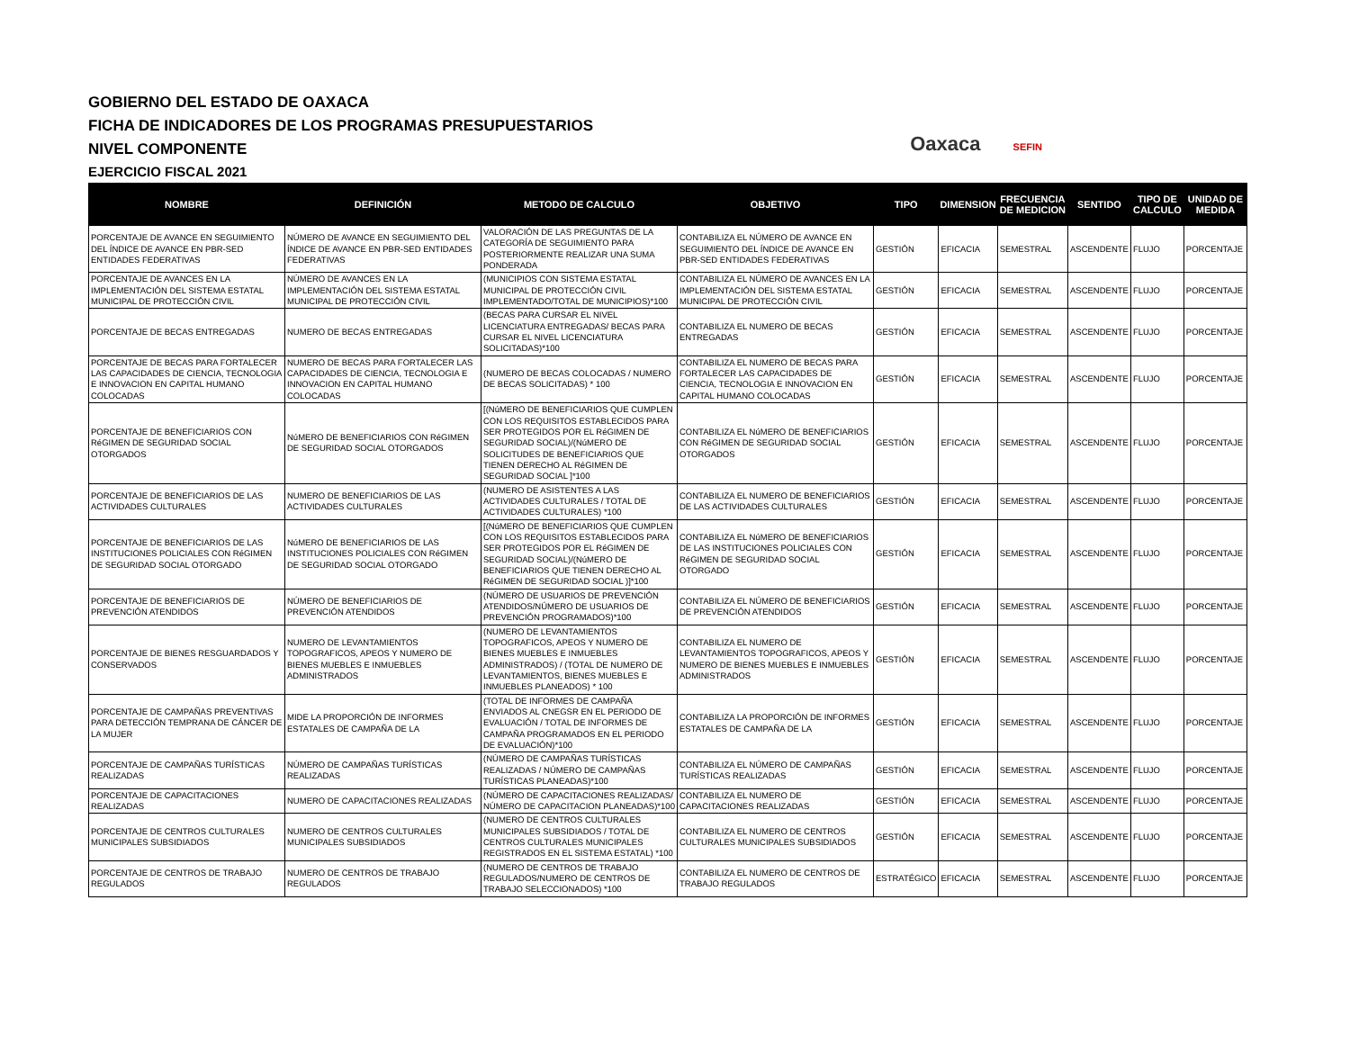GOBIERNO DEL ESTADO DE OAXACA
FICHA DE INDICADORES DE LOS PROGRAMAS PRESUPUESTARIOS
NIVEL COMPONENTE
EJERCICIO FISCAL 2021
Oaxaca SEFIN
| NOMBRE | DEFINICIÓN | METODO DE CALCULO | OBJETIVO | TIPO | DIMENSION | FRECUENCIA DE MEDICION | SENTIDO | TIPO DE CALCULO | UNIDAD DE MEDIDA |
| --- | --- | --- | --- | --- | --- | --- | --- | --- | --- |
| PORCENTAJE DE AVANCE EN SEGUIMIENTO DEL ÍNDICE DE AVANCE EN PBR-SED ENTIDADES FEDERATIVAS | NÚMERO DE AVANCE EN SEGUIMIENTO DEL ÍNDICE DE AVANCE EN PBR-SED ENTIDADES FEDERATIVAS | VALORACIÓN DE LAS PREGUNTAS DE LA CATEGORÍA DE SEGUIMIENTO PARA POSTERIORMENTE REALIZAR UNA SUMA PONDERADA | CONTABILIZA EL NÚMERO DE AVANCE EN SEGUIMIENTO DEL ÍNDICE DE AVANCE EN PBR-SED ENTIDADES FEDERATIVAS | GESTIÓN | EFICACIA | SEMESTRAL | ASCENDENTE | FLUJO | PORCENTAJE |
| PORCENTAJE DE AVANCES EN LA IMPLEMENTACIÓN DEL SISTEMA ESTATAL MUNICIPAL DE PROTECCIÓN CIVIL | NÚMERO DE AVANCES EN LA IMPLEMENTACIÓN DEL SISTEMA ESTATAL MUNICIPAL DE PROTECCIÓN CIVIL | (MUNICIPIOS CON SISTEMA ESTATAL MUNICIPAL DE PROTECCIÓN CIVIL IMPLEMENTADO/TOTAL DE MUNICIPIOS)*100 | CONTABILIZA EL NÚMERO DE AVANCES EN LA IMPLEMENTACIÓN DEL SISTEMA ESTATAL MUNICIPAL DE PROTECCIÓN CIVIL | GESTIÓN | EFICACIA | SEMESTRAL | ASCENDENTE | FLUJO | PORCENTAJE |
| PORCENTAJE DE BECAS ENTREGADAS | NUMERO DE BECAS ENTREGADAS | (BECAS PARA CURSAR EL NIVEL LICENCIATURA ENTREGADAS/ BECAS PARA CURSAR EL NIVEL LICENCIATURA SOLICITADAS)*100 | CONTABILIZA EL NUMERO DE BECAS ENTREGADAS | GESTIÓN | EFICACIA | SEMESTRAL | ASCENDENTE | FLUJO | PORCENTAJE |
| PORCENTAJE DE BECAS PARA FORTALECER LAS CAPACIDADES DE CIENCIA, TECNOLOGIA E INNOVACION EN CAPITAL HUMANO COLOCADAS | NUMERO DE BECAS PARA FORTALECER LAS CAPACIDADES DE CIENCIA, TECNOLOGIA E INNOVACION EN CAPITAL HUMANO COLOCADAS | (NUMERO DE BECAS COLOCADAS / NUMERO DE BECAS SOLICITADAS) * 100 | CONTABILIZA EL NUMERO DE BECAS PARA FORTALECER LAS CAPACIDADES DE CIENCIA, TECNOLOGIA E INNOVACION EN CAPITAL HUMANO COLOCADAS | GESTIÓN | EFICACIA | SEMESTRAL | ASCENDENTE | FLUJO | PORCENTAJE |
| PORCENTAJE DE BENEFICIARIOS CON RéGIMEN DE SEGURIDAD SOCIAL OTORGADOS | NúMERO DE BENEFICIARIOS CON RéGIMEN DE SEGURIDAD SOCIAL OTORGADOS | [(NúMERO DE BENEFICIARIOS QUE CUMPLEN CON LOS REQUISITOS ESTABLECIDOS PARA SER PROTEGIDOS POR EL RéGIMEN DE SEGURIDAD SOCIAL)/(NúMERO DE SOLICITUDES DE BENEFICIARIOS QUE TIENEN DERECHO AL RéGIMEN DE SEGURIDAD SOCIAL ]*100 | CONTABILIZA EL NúMERO DE BENEFICIARIOS CON RéGIMEN DE SEGURIDAD SOCIAL OTORGADOS | GESTIÓN | EFICACIA | SEMESTRAL | ASCENDENTE | FLUJO | PORCENTAJE |
| PORCENTAJE DE BENEFICIARIOS DE LAS ACTIVIDADES CULTURALES | NUMERO DE BENEFICIARIOS DE LAS ACTIVIDADES CULTURALES | (NUMERO DE ASISTENTES A LAS ACTIVIDADES CULTURALES / TOTAL DE ACTIVIDADES CULTURALES) *100 | CONTABILIZA EL NUMERO DE BENEFICIARIOS DE LAS ACTIVIDADES CULTURALES | GESTIÓN | EFICACIA | SEMESTRAL | ASCENDENTE | FLUJO | PORCENTAJE |
| PORCENTAJE DE BENEFICIARIOS DE LAS INSTITUCIONES POLICIALES CON RéGIMEN DE SEGURIDAD SOCIAL OTORGADO | NúMERO DE BENEFICIARIOS DE LAS INSTITUCIONES POLICIALES CON RéGIMEN DE SEGURIDAD SOCIAL OTORGADO | [(NúMERO DE BENEFICIARIOS QUE CUMPLEN CON LOS REQUISITOS ESTABLECIDOS PARA SER PROTEGIDOS POR EL RéGIMEN DE SEGURIDAD SOCIAL)/(NúMERO DE BENEFICIARIOS QUE TIENEN DERECHO AL RéGIMEN DE SEGURIDAD SOCIAL )]*100 | CONTABILIZA EL NúMERO DE BENEFICIARIOS DE LAS INSTITUCIONES POLICIALES CON RéGIMEN DE SEGURIDAD SOCIAL OTORGADO | GESTIÓN | EFICACIA | SEMESTRAL | ASCENDENTE | FLUJO | PORCENTAJE |
| PORCENTAJE DE BENEFICIARIOS DE PREVENCIÓN ATENDIDOS | NÚMERO DE BENEFICIARIOS DE PREVENCIÓN ATENDIDOS | (NÚMERO DE USUARIOS DE PREVENCIÓN ATENDIDOS/NÚMERO DE USUARIOS DE PREVENCIÓN PROGRAMADOS)*100 | CONTABILIZA EL NÚMERO DE BENEFICIARIOS DE PREVENCIÓN ATENDIDOS | GESTIÓN | EFICACIA | SEMESTRAL | ASCENDENTE | FLUJO | PORCENTAJE |
| PORCENTAJE DE BIENES RESGUARDADOS Y CONSERVADOS | NUMERO DE LEVANTAMIENTOS TOPOGRAFICOS, APEOS Y NUMERO DE BIENES MUEBLES E INMUEBLES ADMINISTRADOS | (NUMERO DE LEVANTAMIENTOS TOPOGRAFICOS, APEOS Y NUMERO DE BIENES MUEBLES E INMUEBLES ADMINISTRADOS) / (TOTAL DE NUMERO DE LEVANTAMIENTOS, BIENES MUEBLES E INMUEBLES PLANEADOS) * 100 | CONTABILIZA EL NUMERO DE LEVANTAMIENTOS TOPOGRAFICOS, APEOS Y NUMERO DE BIENES MUEBLES E INMUEBLES ADMINISTRADOS | GESTIÓN | EFICACIA | SEMESTRAL | ASCENDENTE | FLUJO | PORCENTAJE |
| PORCENTAJE DE CAMPAÑAS PREVENTIVAS PARA DETECCIÓN TEMPRANA DE CÁNCER DE LA MUJER | MIDE LA PROPORCIÓN DE INFORMES ESTATALES DE CAMPAÑA DE LA | (TOTAL DE INFORMES DE CAMPAÑA ENVIADOS AL CNEGSR EN EL PERIODO DE EVALUACIÓN / TOTAL DE INFORMES DE CAMPAÑA PROGRAMADOS EN EL PERIODO DE EVALUACIÓN)*100 | CONTABILIZA LA PROPORCIÓN DE INFORMES ESTATALES DE CAMPAÑA DE LA | GESTIÓN | EFICACIA | SEMESTRAL | ASCENDENTE | FLUJO | PORCENTAJE |
| PORCENTAJE DE CAMPAÑAS TURÍSTICAS REALIZADAS | NÚMERO DE CAMPAÑAS TURÍSTICAS REALIZADAS | (NÚMERO DE CAMPAÑAS TURÍSTICAS REALIZADAS / NÚMERO DE CAMPAÑAS TURÍSTICAS PLANEADAS)*100 | CONTABILIZA EL NÚMERO DE CAMPAÑAS TURÍSTICAS REALIZADAS | GESTIÓN | EFICACIA | SEMESTRAL | ASCENDENTE | FLUJO | PORCENTAJE |
| PORCENTAJE DE CAPACITACIONES REALIZADAS | NUMERO DE CAPACITACIONES REALIZADAS | (NÚMERO DE CAPACITACIONES REALIZADAS/ NÚMERO DE CAPACITACION PLANEADAS)*100 | CONTABILIZA EL NUMERO DE CAPACITACIONES REALIZADAS | GESTIÓN | EFICACIA | SEMESTRAL | ASCENDENTE | FLUJO | PORCENTAJE |
| PORCENTAJE DE CENTROS CULTURALES MUNICIPALES SUBSIDIADOS | NUMERO DE CENTROS CULTURALES MUNICIPALES SUBSIDIADOS | (NUMERO DE CENTROS CULTURALES MUNICIPALES SUBSIDIADOS / TOTAL DE CENTROS CULTURALES MUNICIPALES REGISTRADOS EN EL SISTEMA ESTATAL) *100 | CONTABILIZA EL NUMERO DE CENTROS CULTURALES MUNICIPALES SUBSIDIADOS | GESTIÓN | EFICACIA | SEMESTRAL | ASCENDENTE | FLUJO | PORCENTAJE |
| PORCENTAJE DE CENTROS DE TRABAJO REGULADOS | NUMERO DE CENTROS DE TRABAJO REGULADOS | (NUMERO DE CENTROS DE TRABAJO REGULADOS/NUMERO DE CENTROS DE TRABAJO SELECCIONADOS) *100 | CONTABILIZA EL NUMERO DE CENTROS DE TRABAJO REGULADOS | ESTRATÉGICO | EFICACIA | SEMESTRAL | ASCENDENTE | FLUJO | PORCENTAJE |